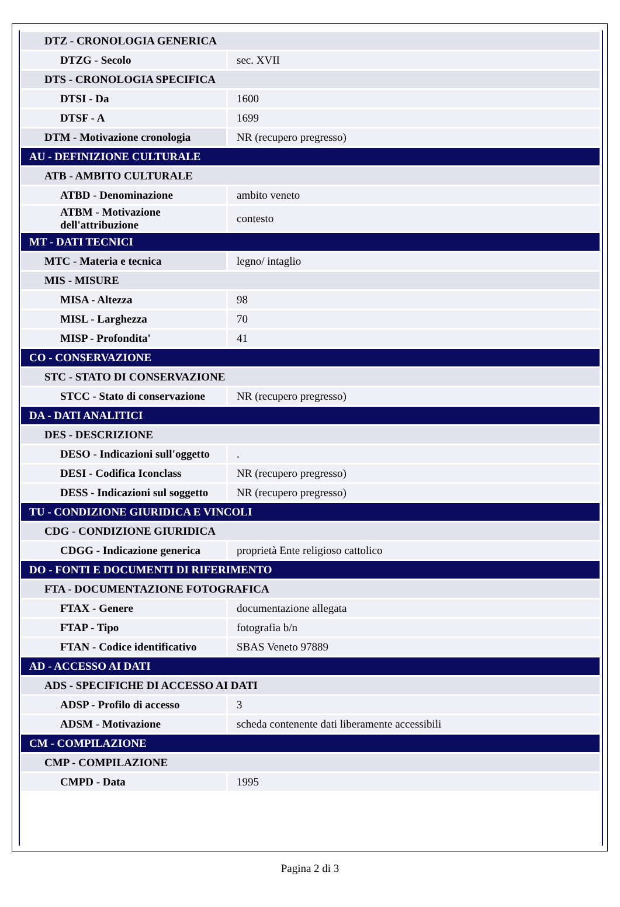| DTZ - CRONOLOGIA GENERICA | |
| DTZG - Secolo | sec. XVII |
| DTS - CRONOLOGIA SPECIFICA | |
| DTSI - Da | 1600 |
| DTSF - A | 1699 |
| DTM - Motivazione cronologia | NR (recupero pregresso) |
| AU - DEFINIZIONE CULTURALE | |
| ATB - AMBITO CULTURALE | |
| ATBD - Denominazione | ambito veneto |
| ATBM - Motivazione dell'attribuzione | contesto |
| MT - DATI TECNICI | |
| MTC - Materia e tecnica | legno/ intaglio |
| MIS - MISURE | |
| MISA - Altezza | 98 |
| MISL - Larghezza | 70 |
| MISP - Profondita' | 41 |
| CO - CONSERVAZIONE | |
| STC - STATO DI CONSERVAZIONE | |
| STCC - Stato di conservazione | NR (recupero pregresso) |
| DA - DATI ANALITICI | |
| DES - DESCRIZIONE | |
| DESO - Indicazioni sull'oggetto | . |
| DESI - Codifica Iconclass | NR (recupero pregresso) |
| DESS - Indicazioni sul soggetto | NR (recupero pregresso) |
| TU - CONDIZIONE GIURIDICA E VINCOLI | |
| CDG - CONDIZIONE GIURIDICA | |
| CDGG - Indicazione generica | proprietà Ente religioso cattolico |
| DO - FONTI E DOCUMENTI DI RIFERIMENTO | |
| FTA - DOCUMENTAZIONE FOTOGRAFICA | |
| FTAX - Genere | documentazione allegata |
| FTAP - Tipo | fotografia b/n |
| FTAN - Codice identificativo | SBAS Veneto 97889 |
| AD - ACCESSO AI DATI | |
| ADS - SPECIFICHE DI ACCESSO AI DATI | |
| ADSP - Profilo di accesso | 3 |
| ADSM - Motivazione | scheda contenente dati liberamente accessibili |
| CM - COMPILAZIONE | |
| CMP - COMPILAZIONE | |
| CMPD - Data | 1995 |
Pagina 2 di 3